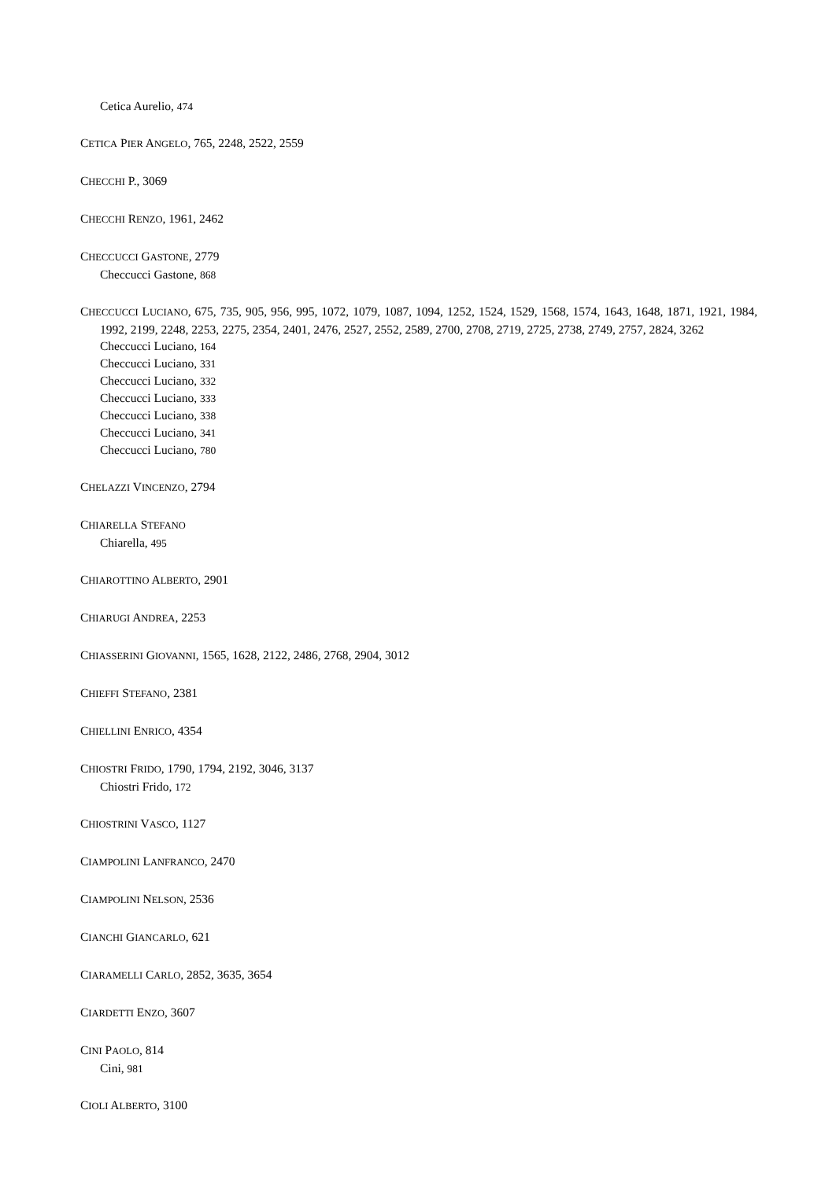Cetica Aurelio, 474
CETICA PIER ANGELO, 765, 2248, 2522, 2559
CHECCHI P., 3069
CHECCHI RENZO, 1961, 2462
CHECCUCCI GASTONE, 2779
Checcucci Gastone, 868
CHECCUCCI LUCIANO, 675, 735, 905, 956, 995, 1072, 1079, 1087, 1094, 1252, 1524, 1529, 1568, 1574, 1643, 1648, 1871, 1921, 1984, 1992, 2199, 2248, 2253, 2275, 2354, 2401, 2476, 2527, 2552, 2589, 2700, 2708, 2719, 2725, 2738, 2749, 2757, 2824, 3262
Checcucci Luciano, 164
Checcucci Luciano, 331
Checcucci Luciano, 332
Checcucci Luciano, 333
Checcucci Luciano, 338
Checcucci Luciano, 341
Checcucci Luciano, 780
CHELAZZI VINCENZO, 2794
CHIARELLA STEFANO
Chiarella, 495
CHIAROTTINO ALBERTO, 2901
CHIARUGI ANDREA, 2253
CHIASSERINI GIOVANNI, 1565, 1628, 2122, 2486, 2768, 2904, 3012
CHIEFFI STEFANO, 2381
CHIELLINI ENRICO, 4354
CHIOSTRI FRIDO, 1790, 1794, 2192, 3046, 3137
Chiostri Frido, 172
CHIOSTRINI VASCO, 1127
CIAMPOLINI LANFRANCO, 2470
CIAMPOLINI NELSON, 2536
CIANCHI GIANCARLO, 621
CIARAMELLI CARLO, 2852, 3635, 3654
CIARDETTI ENZO, 3607
CINI PAOLO, 814
Cini, 981
CIOLI ALBERTO, 3100